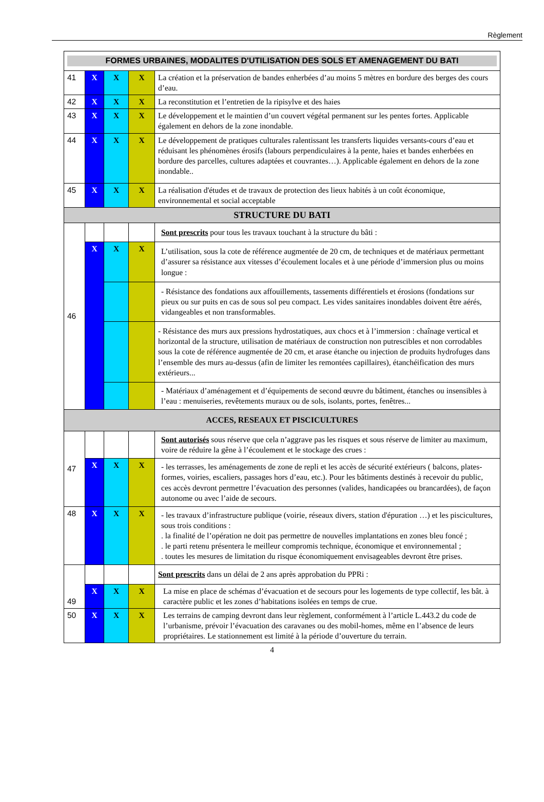Règlement
| FORMES URBAINES, MODALITES D'UTILISATION DES SOLS ET AMENAGEMENT DU BATI | | | | |
| 41 | X | X | X | La création et la préservation de bandes enherbées d’au moins 5 mètres en bordure des berges des cours d’eau. |
| 42 | X | X | X | La reconstitution et l’entretien de la ripisylve et des haies |
| 43 | X | X | X | Le développement et le maintien d’un couvert végétal permanent sur les pentes fortes. Applicable également en dehors de la zone inondable. |
| 44 | X | X | X | Le développement de pratiques culturales ralentissant les transferts liquides versants-cours d’eau et réduisant les phénomènes érosifs (labours perpendiculaires à la pente, haies et bandes enherbées en bordure des parcelles, cultures adaptées et couvrantes…). Applicable également en dehors de la zone inondable.. |
| 45 | X | X | X | La réalisation d'études et de travaux de protection des lieux habités à un coût économique, environnemental et social acceptable |
| STRUCTURE DU BATI | | | | |
| 46 | | | | Sont prescrits pour tous les travaux touchant à la structure du bâti : |
| | X | X | X | L’utilisation, sous la cote de référence augmentée de 20 cm, de techniques et de matériaux permettant d’assurer sa résistance aux vitesses d’écoulement locales et à une période d’immersion plus ou moins longue : |
| | | | | - Résistance des fondations aux affouillements, tassements différentiels et érosions (fondations sur pieux ou sur puits en cas de sous sol peu compact. Les vides sanitaires inondables doivent être aérés, vidangeables et non transformables. |
| | | | | - Résistance des murs aux pressions hydrostatiques, aux chocs et à l’immersion : chaînage vertical et horizontal de la structure, utilisation de matériaux de construction non putrescibles et non corrodables sous la cote de référence augmentée de 20 cm, et arase étanche ou injection de produits hydrofuges dans l’ensemble des murs au-dessus (afin de limiter les remontées capillaires), étanchéification des murs extérieurs... |
| | | | | - Matériaux d’aménagement et d’équipements de second œuvre du bâtiment, étanches ou insensibles à l’eau : menuiseries, revêtements muraux ou de sols, isolants, portes, fenêtres... |
| ACCES, RESEAUX ET PISCICULTURES | | | | |
| 47 | | | | Sont autorisés sous réserve que cela n’aggrave pas les risques et sous réserve de limiter au maximum, voire de réduire la gêne à l’écoulement et le stockage des crues : |
| | X | X | X | - les terrasses, les aménagements de zone de repli et les accès de sécurité extérieurs ( balcons, plates-formes, voiries, escaliers, passages hors d’eau, etc.). Pour les bâtiments destinés à recevoir du public, ces accès devront permettre l’évacuation des personnes (valides, handicapées ou brancardées), de façon autonome ou avec l’aide de secours. |
| 48 | X | X | X | - les travaux d’infrastructure publique (voirie, réseaux divers, station d'épuration …) et les piscicultures, sous trois conditions : . la finalité de l’opération ne doit pas permettre de nouvelles implantations en zones bleu foncé ; . le parti retenu présentera le meilleur compromis technique, économique et environnemental ; . toutes les mesures de limitation du risque économiquement envisageables devront être prises. |
| 49 | | | | Sont prescrits dans un délai de 2 ans après approbation du PPRi : |
| | X | X | X | La mise en place de schémas d’évacuation et de secours pour les logements de type collectif, les bât. à caractère public et les zones d’habitations isolées en temps de crue. |
| 50 | X | X | X | Les terrains de camping devront dans leur règlement, conformément à l’article L.443.2 du code de l’urbanisme, prévoir l’évacuation des caravanes ou des mobil-homes, même en l’absence de leurs propriétaires. Le stationnement est limité à la période d’ouverture du terrain. |
4